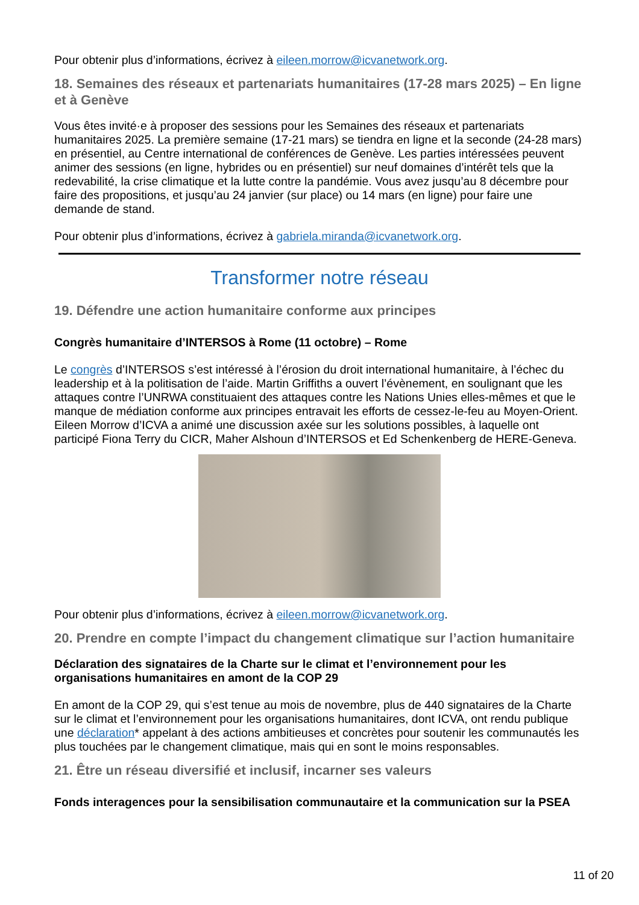Pour obtenir plus d’informations, écrivez à eileen.morrow@icvanetwork.org.
18. Semaines des réseaux et partenariats humanitaires (17-28 mars 2025) – En ligne et à Genève
Vous êtes invité·e à proposer des sessions pour les Semaines des réseaux et partenariats humanitaires 2025. La première semaine (17-21 mars) se tiendra en ligne et la seconde (24-28 mars) en présentiel, au Centre international de conférences de Genève. Les parties intéressées peuvent animer des sessions (en ligne, hybrides ou en présentiel) sur neuf domaines d’intérêt tels que la redevabilité, la crise climatique et la lutte contre la pandémie. Vous avez jusqu’au 8 décembre pour faire des propositions, et jusqu’au 24 janvier (sur place) ou 14 mars (en ligne) pour faire une demande de stand.
Pour obtenir plus d’informations, écrivez à gabriela.miranda@icvanetwork.org.
Transformer notre réseau
19. Défendre une action humanitaire conforme aux principes
Congrès humanitaire d’INTERSOS à Rome (11 octobre) – Rome
Le congrès d’INTERSOS s’est intéressé à l’érosion du droit international humanitaire, à l’échec du leadership et à la politisation de l’aide. Martin Griffiths a ouvert l’évènement, en soulignant que les attaques contre l’UNRWA constituaient des attaques contre les Nations Unies elles-mêmes et que le manque de médiation conforme aux principes entravait les efforts de cessez-le-feu au Moyen-Orient. Eileen Morrow d’ICVA a animé une discussion axée sur les solutions possibles, à laquelle ont participé Fiona Terry du CICR, Maher Alshoun d’INTERSOS et Ed Schenkenberg de HERE-Geneva.
Pour obtenir plus d’informations, écrivez à eileen.morrow@icvanetwork.org.
20. Prendre en compte l’impact du changement climatique sur l’action humanitaire
Déclaration des signataires de la Charte sur le climat et l’environnement pour les organisations humanitaires en amont de la COP 29
En amont de la COP 29, qui s’est tenue au mois de novembre, plus de 440 signataires de la Charte sur le climat et l’environnement pour les organisations humanitaires, dont ICVA, ont rendu publique une déclaration* appelant à des actions ambitieuses et concrètes pour soutenir les communautés les plus touchées par le changement climatique, mais qui en sont le moins responsables.
21. Être un réseau diversifié et inclusif, incarner ses valeurs
Fonds interagences pour la sensibilisation communautaire et la communication sur la PSEA
11 of 20